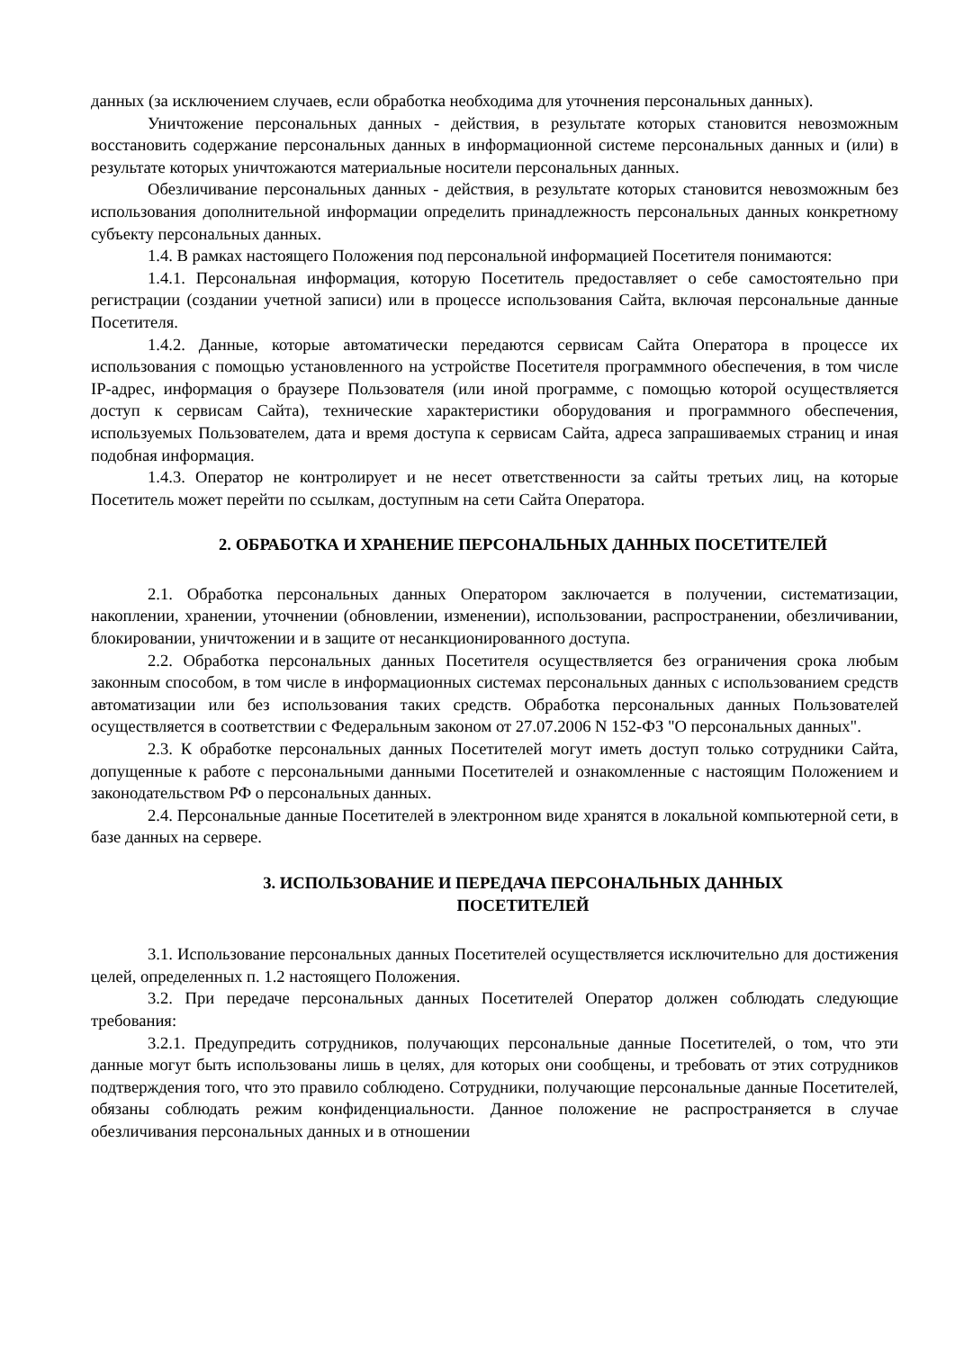данных (за исключением случаев, если обработка необходима для уточнения персональных данных).
Уничтожение персональных данных - действия, в результате которых становится невозможным восстановить содержание персональных данных в информационной системе персональных данных и (или) в результате которых уничтожаются материальные носители персональных данных.
Обезличивание персональных данных - действия, в результате которых становится невозможным без использования дополнительной информации определить принадлежность персональных данных конкретному субъекту персональных данных.
1.4. В рамках настоящего Положения под персональной информацией Посетителя понимаются:
1.4.1. Персональная информация, которую Посетитель предоставляет о себе самостоятельно при регистрации (создании учетной записи) или в процессе использования Сайта, включая персональные данные Посетителя.
1.4.2. Данные, которые автоматически передаются сервисам Сайта Оператора в процессе их использования с помощью установленного на устройстве Посетителя программного обеспечения, в том числе IP-адрес, информация о браузере Пользователя (или иной программе, с помощью которой осуществляется доступ к сервисам Сайта), технические характеристики оборудования и программного обеспечения, используемых Пользователем, дата и время доступа к сервисам Сайта, адреса запрашиваемых страниц и иная подобная информация.
1.4.3. Оператор не контролирует и не несет ответственности за сайты третьих лиц, на которые Посетитель может перейти по ссылкам, доступным на сети Сайта Оператора.
2. ОБРАБОТКА И ХРАНЕНИЕ ПЕРСОНАЛЬНЫХ ДАННЫХ ПОСЕТИТЕЛЕЙ
2.1. Обработка персональных данных Оператором заключается в получении, систематизации, накоплении, хранении, уточнении (обновлении, изменении), использовании, распространении, обезличивании, блокировании, уничтожении и в защите от несанкционированного доступа.
2.2. Обработка персональных данных Посетителя осуществляется без ограничения срока любым законным способом, в том числе в информационных системах персональных данных с использованием средств автоматизации или без использования таких средств. Обработка персональных данных Пользователей осуществляется в соответствии с Федеральным законом от 27.07.2006 N 152-ФЗ "О персональных данных".
2.3. К обработке персональных данных Посетителей могут иметь доступ только сотрудники Сайта, допущенные к работе с персональными данными Посетителей и ознакомленные с настоящим Положением и законодательством РФ о персональных данных.
2.4. Персональные данные Посетителей в электронном виде хранятся в локальной компьютерной сети, в базе данных на сервере.
3. ИСПОЛЬЗОВАНИЕ И ПЕРЕДАЧА ПЕРСОНАЛЬНЫХ ДАННЫХ
ПОСЕТИТЕЛЕЙ
3.1. Использование персональных данных Посетителей осуществляется исключительно для достижения целей, определенных п. 1.2 настоящего Положения.
3.2. При передаче персональных данных Посетителей Оператор должен соблюдать следующие требования:
3.2.1. Предупредить сотрудников, получающих персональные данные Посетителей, о том, что эти данные могут быть использованы лишь в целях, для которых они сообщены, и требовать от этих сотрудников подтверждения того, что это правило соблюдено. Сотрудники, получающие персональные данные Посетителей, обязаны соблюдать режим конфиденциальности. Данное положение не распространяется в случае обезличивания персональных данных и в отношении